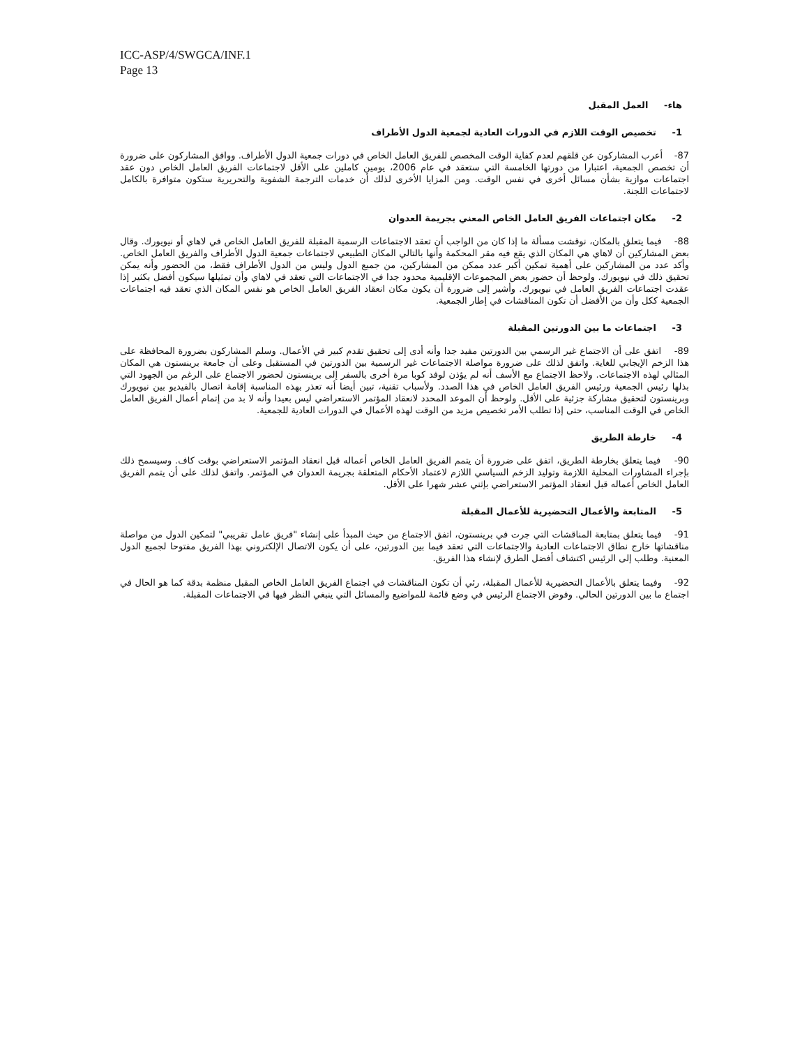ICC-ASP/4/SWGCA/INF.1
Page 13
هاء- العمل المقبل
1- تخصيص الوقت اللازم في الدورات العادية لجمعية الدول الأطراف
87- أعرب المشاركون عن قلقهم لعدم كفاية الوقت المخصص للفريق العامل الخاص في دورات جمعية الدول الأطراف. ووافق المشاركون على ضرورة أن تخصص الجمعية، اعتبارا من دورتها الخامسة التي ستعقد في عام 2006، يومين كاملين على الأقل لاجتماعات الفريق العامل الخاص دون عقد اجتماعات موازية بشأن مسائل أخرى في نفس الوقت. ومن المزايا الأخرى لذلك أن خدمات الترجمة الشفوية والتحريرية ستكون متوافرة بالكامل لاجتماعات اللجنة.
2- مكان اجتماعات الفريق العامل الخاص المعني بجريمة العدوان
88- فيما يتعلق بالمكان، نوقشت مسألة ما إذا كان من الواجب أن تعقد الاجتماعات الرسمية المقبلة للفريق العامل الخاص في لاهاي أو نيويورك. وقال بعض المشاركين أن لاهاي هي المكان الذي يقع فيه مقر المحكمة وأنها بالتالي المكان الطبيعي لاجتماعات جمعية الدول الأطراف والفريق العامل الخاص. وأكد عدد من المشاركين على أهمية تمكين أكبر عدد ممكن من المشاركين، من جميع الدول وليس من الدول الأطراف فقط، من الحضور وأنه يمكن تحقيق ذلك في نيويورك. ولوحظ أن حضور بعض المجموعات الإقليمية محدود جدا في الاجتماعات التي تعقد في لاهاي وأن تمثيلها سيكون أفضل بكثير إذا عقدت اجتماعات الفريق العامل في نيويورك. وأشير إلى ضرورة أن يكون مكان انعقاد الفريق العامل الخاص هو نفس المكان الذي تعقد فيه اجتماعات الجمعية ككل وأن من الأفضل أن تكون المناقشات في إطار الجمعية.
3- اجتماعات ما بين الدورتين المقبلة
89- اتفق على أن الاجتماع غير الرسمي بين الدورتين مفيد جدا وأنه أدى إلى تحقيق تقدم كبير في الأعمال. وسلم المشاركون بضرورة المحافظة على هذا الزخم الإيجابي للغاية. واتفق لذلك على ضرورة مواصلة الاجتماعات غير الرسمية بين الدورتين في المستقبل وعلى أن جامعة برينستون هي المكان المثالي لهذه الاجتماعات. ولاحظ الاجتماع مع الأسف أنه لم يؤذن لوفد كوبا مرة أخرى بالسفر إلى برينستون لحضور الاجتماع على الرغم من الجهود التي بذلها رئيس الجمعية ورئيس الفريق العامل الخاص في هذا الصدد. ولأسباب تقنية، تبين أيضا أنه تعذر بهذه المناسبة إقامة اتصال بالفيديو بين نيويورك وبرينستون لتحقيق مشاركة جزئية على الأقل. ولوحظ أن الموعد المحدد لانعقاد المؤتمر الاستعراضي ليس بعيدا وأنه لا بد من إتمام أعمال الفريق العامل الخاص في الوقت المناسب، حتى إذا تطلب الأمر تخصيص مزيد من الوقت لهذه الأعمال في الدورات العادية للجمعية.
4- خارطة الطريق
90- فيما يتعلق بخارطة الطريق، اتفق على ضرورة أن يتمم الفريق العامل الخاص أعماله قبل انعقاد المؤتمر الاستعراضي بوقت كاف. وسيسمح ذلك بإجراء المشاورات المحلية اللازمة وتوليد الزخم السياسي اللازم لاعتماد الأحكام المتعلقة بجريمة العدوان في المؤتمر. واتفق لذلك على أن يتمم الفريق العامل الخاص أعماله قبل انعقاد المؤتمر الاستعراضي بإثني عشر شهرا على الأقل.
5- المتابعة والأعمال التحضيرية للأعمال المقبلة
91- فيما يتعلق بمتابعة المناقشات التي جرت في برينستون، اتفق الاجتماع من حيث المبدأ على إنشاء "فريق عامل تقريبي" لتمكين الدول من مواصلة مناقشاتها خارج نطاق الاجتماعات العادية والاجتماعات التي تعقد فيما بين الدورتين، على أن يكون الاتصال الإلكتروني بهذا الفريق مفتوحا لجميع الدول المعنية. وطلب إلى الرئيس اكتشاف أفضل الطرق لإنشاء هذا الفريق.
92- وفيما يتعلق بالأعمال التحضيرية للأعمال المقبلة، رئي أن تكون المناقشات في اجتماع الفريق العامل الخاص المقبل منظمة بدقة كما هو الحال في اجتماع ما بين الدورتين الحالي. وفوض الاجتماع الرئيس في وضع قائمة للمواضيع والمسائل التي ينبغي النظر فيها في الاجتماعات المقبلة.